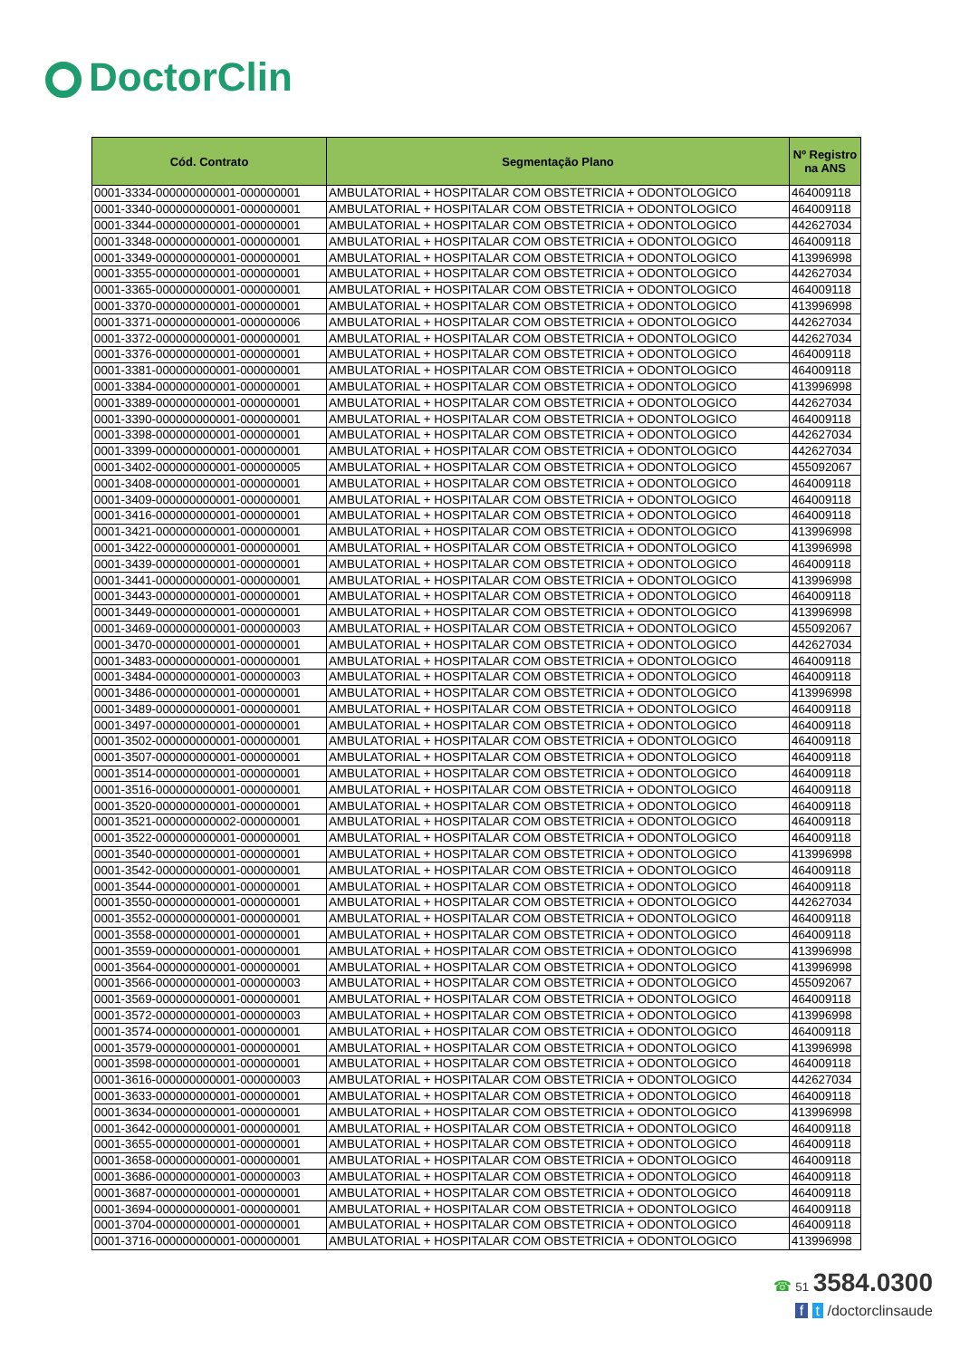DoctorClin
| Cód. Contrato | Segmentação Plano | Nº Registro na ANS |
| --- | --- | --- |
| 0001-3334-000000000001-000000001 | AMBULATORIAL + HOSPITALAR COM OBSTETRICIA + ODONTOLOGICO | 464009118 |
| 0001-3340-000000000001-000000001 | AMBULATORIAL + HOSPITALAR COM OBSTETRICIA + ODONTOLOGICO | 464009118 |
| 0001-3344-000000000001-000000001 | AMBULATORIAL + HOSPITALAR COM OBSTETRICIA + ODONTOLOGICO | 442627034 |
| 0001-3348-000000000001-000000001 | AMBULATORIAL + HOSPITALAR COM OBSTETRICIA + ODONTOLOGICO | 464009118 |
| 0001-3349-000000000001-000000001 | AMBULATORIAL + HOSPITALAR COM OBSTETRICIA + ODONTOLOGICO | 413996998 |
| 0001-3355-000000000001-000000001 | AMBULATORIAL + HOSPITALAR COM OBSTETRICIA + ODONTOLOGICO | 442627034 |
| 0001-3365-000000000001-000000001 | AMBULATORIAL + HOSPITALAR COM OBSTETRICIA + ODONTOLOGICO | 464009118 |
| 0001-3370-000000000001-000000001 | AMBULATORIAL + HOSPITALAR COM OBSTETRICIA + ODONTOLOGICO | 413996998 |
| 0001-3371-000000000001-000000006 | AMBULATORIAL + HOSPITALAR COM OBSTETRICIA + ODONTOLOGICO | 442627034 |
| 0001-3372-000000000001-000000001 | AMBULATORIAL + HOSPITALAR COM OBSTETRICIA + ODONTOLOGICO | 442627034 |
| 0001-3376-000000000001-000000001 | AMBULATORIAL + HOSPITALAR COM OBSTETRICIA + ODONTOLOGICO | 464009118 |
| 0001-3381-000000000001-000000001 | AMBULATORIAL + HOSPITALAR COM OBSTETRICIA + ODONTOLOGICO | 464009118 |
| 0001-3384-000000000001-000000001 | AMBULATORIAL + HOSPITALAR COM OBSTETRICIA + ODONTOLOGICO | 413996998 |
| 0001-3389-000000000001-000000001 | AMBULATORIAL + HOSPITALAR COM OBSTETRICIA + ODONTOLOGICO | 442627034 |
| 0001-3390-000000000001-000000001 | AMBULATORIAL + HOSPITALAR COM OBSTETRICIA + ODONTOLOGICO | 464009118 |
| 0001-3398-000000000001-000000001 | AMBULATORIAL + HOSPITALAR COM OBSTETRICIA + ODONTOLOGICO | 442627034 |
| 0001-3399-000000000001-000000001 | AMBULATORIAL + HOSPITALAR COM OBSTETRICIA + ODONTOLOGICO | 442627034 |
| 0001-3402-000000000001-000000005 | AMBULATORIAL + HOSPITALAR COM OBSTETRICIA + ODONTOLOGICO | 455092067 |
| 0001-3408-000000000001-000000001 | AMBULATORIAL + HOSPITALAR COM OBSTETRICIA + ODONTOLOGICO | 464009118 |
| 0001-3409-000000000001-000000001 | AMBULATORIAL + HOSPITALAR COM OBSTETRICIA + ODONTOLOGICO | 464009118 |
| 0001-3416-000000000001-000000001 | AMBULATORIAL + HOSPITALAR COM OBSTETRICIA + ODONTOLOGICO | 464009118 |
| 0001-3421-000000000001-000000001 | AMBULATORIAL + HOSPITALAR COM OBSTETRICIA + ODONTOLOGICO | 413996998 |
| 0001-3422-000000000001-000000001 | AMBULATORIAL + HOSPITALAR COM OBSTETRICIA + ODONTOLOGICO | 413996998 |
| 0001-3439-000000000001-000000001 | AMBULATORIAL + HOSPITALAR COM OBSTETRICIA + ODONTOLOGICO | 464009118 |
| 0001-3441-000000000001-000000001 | AMBULATORIAL + HOSPITALAR COM OBSTETRICIA + ODONTOLOGICO | 413996998 |
| 0001-3443-000000000001-000000001 | AMBULATORIAL + HOSPITALAR COM OBSTETRICIA + ODONTOLOGICO | 464009118 |
| 0001-3449-000000000001-000000001 | AMBULATORIAL + HOSPITALAR COM OBSTETRICIA + ODONTOLOGICO | 413996998 |
| 0001-3469-000000000001-000000003 | AMBULATORIAL + HOSPITALAR COM OBSTETRICIA + ODONTOLOGICO | 455092067 |
| 0001-3470-000000000001-000000001 | AMBULATORIAL + HOSPITALAR COM OBSTETRICIA + ODONTOLOGICO | 442627034 |
| 0001-3483-000000000001-000000001 | AMBULATORIAL + HOSPITALAR COM OBSTETRICIA + ODONTOLOGICO | 464009118 |
| 0001-3484-000000000001-000000003 | AMBULATORIAL + HOSPITALAR COM OBSTETRICIA + ODONTOLOGICO | 464009118 |
| 0001-3486-000000000001-000000001 | AMBULATORIAL + HOSPITALAR COM OBSTETRICIA + ODONTOLOGICO | 413996998 |
| 0001-3489-000000000001-000000001 | AMBULATORIAL + HOSPITALAR COM OBSTETRICIA + ODONTOLOGICO | 464009118 |
| 0001-3497-000000000001-000000001 | AMBULATORIAL + HOSPITALAR COM OBSTETRICIA + ODONTOLOGICO | 464009118 |
| 0001-3502-000000000001-000000001 | AMBULATORIAL + HOSPITALAR COM OBSTETRICIA + ODONTOLOGICO | 464009118 |
| 0001-3507-000000000001-000000001 | AMBULATORIAL + HOSPITALAR COM OBSTETRICIA + ODONTOLOGICO | 464009118 |
| 0001-3514-000000000001-000000001 | AMBULATORIAL + HOSPITALAR COM OBSTETRICIA + ODONTOLOGICO | 464009118 |
| 0001-3516-000000000001-000000001 | AMBULATORIAL + HOSPITALAR COM OBSTETRICIA + ODONTOLOGICO | 464009118 |
| 0001-3520-000000000001-000000001 | AMBULATORIAL + HOSPITALAR COM OBSTETRICIA + ODONTOLOGICO | 464009118 |
| 0001-3521-000000000002-000000001 | AMBULATORIAL + HOSPITALAR COM OBSTETRICIA + ODONTOLOGICO | 464009118 |
| 0001-3522-000000000001-000000001 | AMBULATORIAL + HOSPITALAR COM OBSTETRICIA + ODONTOLOGICO | 464009118 |
| 0001-3540-000000000001-000000001 | AMBULATORIAL + HOSPITALAR COM OBSTETRICIA + ODONTOLOGICO | 413996998 |
| 0001-3542-000000000001-000000001 | AMBULATORIAL + HOSPITALAR COM OBSTETRICIA + ODONTOLOGICO | 464009118 |
| 0001-3544-000000000001-000000001 | AMBULATORIAL + HOSPITALAR COM OBSTETRICIA + ODONTOLOGICO | 464009118 |
| 0001-3550-000000000001-000000001 | AMBULATORIAL + HOSPITALAR COM OBSTETRICIA + ODONTOLOGICO | 442627034 |
| 0001-3552-000000000001-000000001 | AMBULATORIAL + HOSPITALAR COM OBSTETRICIA + ODONTOLOGICO | 464009118 |
| 0001-3558-000000000001-000000001 | AMBULATORIAL + HOSPITALAR COM OBSTETRICIA + ODONTOLOGICO | 464009118 |
| 0001-3559-000000000001-000000001 | AMBULATORIAL + HOSPITALAR COM OBSTETRICIA + ODONTOLOGICO | 413996998 |
| 0001-3564-000000000001-000000001 | AMBULATORIAL + HOSPITALAR COM OBSTETRICIA + ODONTOLOGICO | 413996998 |
| 0001-3566-000000000001-000000003 | AMBULATORIAL + HOSPITALAR COM OBSTETRICIA + ODONTOLOGICO | 455092067 |
| 0001-3569-000000000001-000000001 | AMBULATORIAL + HOSPITALAR COM OBSTETRICIA + ODONTOLOGICO | 464009118 |
| 0001-3572-000000000001-000000003 | AMBULATORIAL + HOSPITALAR COM OBSTETRICIA + ODONTOLOGICO | 413996998 |
| 0001-3574-000000000001-000000001 | AMBULATORIAL + HOSPITALAR COM OBSTETRICIA + ODONTOLOGICO | 464009118 |
| 0001-3579-000000000001-000000001 | AMBULATORIAL + HOSPITALAR COM OBSTETRICIA + ODONTOLOGICO | 413996998 |
| 0001-3598-000000000001-000000001 | AMBULATORIAL + HOSPITALAR COM OBSTETRICIA + ODONTOLOGICO | 464009118 |
| 0001-3616-000000000001-000000003 | AMBULATORIAL + HOSPITALAR COM OBSTETRICIA + ODONTOLOGICO | 442627034 |
| 0001-3633-000000000001-000000001 | AMBULATORIAL + HOSPITALAR COM OBSTETRICIA + ODONTOLOGICO | 464009118 |
| 0001-3634-000000000001-000000001 | AMBULATORIAL + HOSPITALAR COM OBSTETRICIA + ODONTOLOGICO | 413996998 |
| 0001-3642-000000000001-000000001 | AMBULATORIAL + HOSPITALAR COM OBSTETRICIA + ODONTOLOGICO | 464009118 |
| 0001-3655-000000000001-000000001 | AMBULATORIAL + HOSPITALAR COM OBSTETRICIA + ODONTOLOGICO | 464009118 |
| 0001-3658-000000000001-000000001 | AMBULATORIAL + HOSPITALAR COM OBSTETRICIA + ODONTOLOGICO | 464009118 |
| 0001-3686-000000000001-000000003 | AMBULATORIAL + HOSPITALAR COM OBSTETRICIA + ODONTOLOGICO | 464009118 |
| 0001-3687-000000000001-000000001 | AMBULATORIAL + HOSPITALAR COM OBSTETRICIA + ODONTOLOGICO | 464009118 |
| 0001-3694-000000000001-000000001 | AMBULATORIAL + HOSPITALAR COM OBSTETRICIA + ODONTOLOGICO | 464009118 |
| 0001-3704-000000000001-000000001 | AMBULATORIAL + HOSPITALAR COM OBSTETRICIA + ODONTOLOGICO | 464009118 |
| 0001-3716-000000000001-000000001 | AMBULATORIAL + HOSPITALAR COM OBSTETRICIA + ODONTOLOGICO | 413996998 |
☎ 51 3584.0300
f t /doctorclinsaude